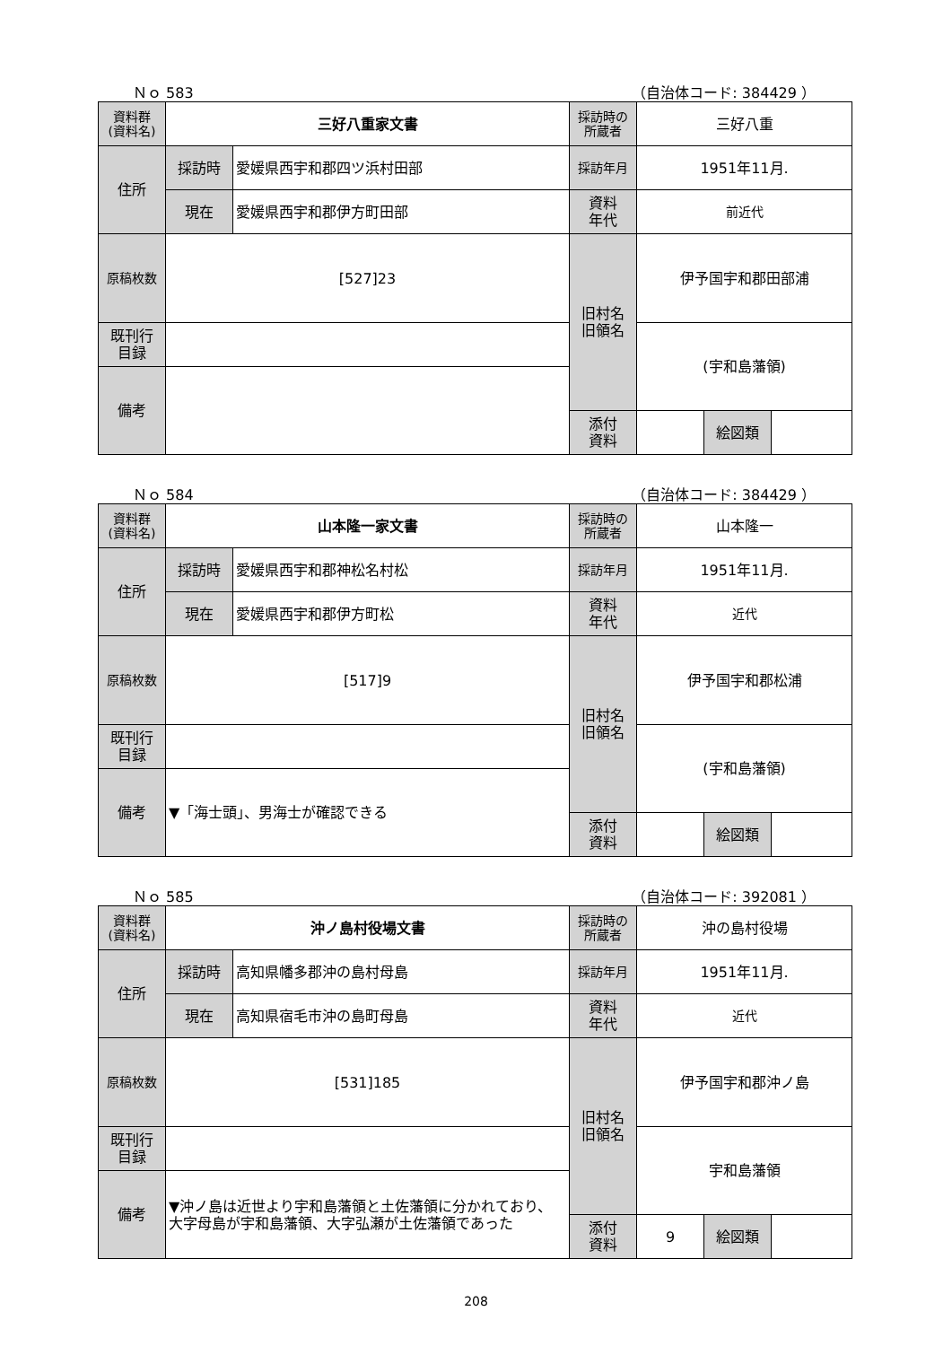Ｎｏ 583 （自治体コード: 384429 ）
| 資料群 (資料名) | 三好八重家文書 | | 採訪時の 所蔵者 | 三好八重 | | |
| 住所 | 採訪時 | 愛媛県西宇和郡四ツ浜村田部 | 採訪年月 | 1951年11月. | | |
| | 現在 | 愛媛県西宇和郡伊方町田部 | 資料 年代 | 前近代 | | |
| 原稿枚数 | [527]23 | | 旧村名 旧領名 | 伊予国宇和郡田部浦 | | |
| 既刊行 目録 | | | | (宇和島藩領) | | |
| 備考 | | | | | | |
| | | | 添付 資料 | | 絵図類 | |
Ｎｏ 584 （自治体コード: 384429 ）
| 資料群 (資料名) | 山本隆一家文書 | | 採訪時の 所蔵者 | 山本隆一 | | |
| 住所 | 採訪時 | 愛媛県西宇和郡神松名村松 | 採訪年月 | 1951年11月. | | |
| | 現在 | 愛媛県西宇和郡伊方町松 | 資料 年代 | 近代 | | |
| 原稿枚数 | [517]9 | | 旧村名 旧領名 | 伊予国宇和郡松浦 | | |
| 既刊行 目録 | | | | (宇和島藩領) | | |
| 備考 | ▼「海士頭」、男海士が確認できる | | | | | |
| | | | 添付 資料 | | 絵図類 | |
Ｎｏ 585 （自治体コード: 392081 ）
| 資料群 (資料名) | 沖ノ島村役場文書 | | 採訪時の 所蔵者 | 沖の島村役場 | | |
| 住所 | 採訪時 | 高知県幡多郡沖の島村母島 | 採訪年月 | 1951年11月. | | |
| | 現在 | 高知県宿毛市沖の島町母島 | 資料 年代 | 近代 | | |
| 原稿枚数 | [531]185 | | 旧村名 旧領名 | 伊予国宇和郡沖ノ島 | | |
| 既刊行 目録 | | | | 宇和島藩領 | | |
| 備考 | ▼沖ノ島は近世より宇和島藩領と土佐藩領に分かれており、大字母島が宇和島藩領、大字弘瀬が土佐藩領であった | | | | | |
| | | | 添付 資料 | 9 | 絵図類 | |
208